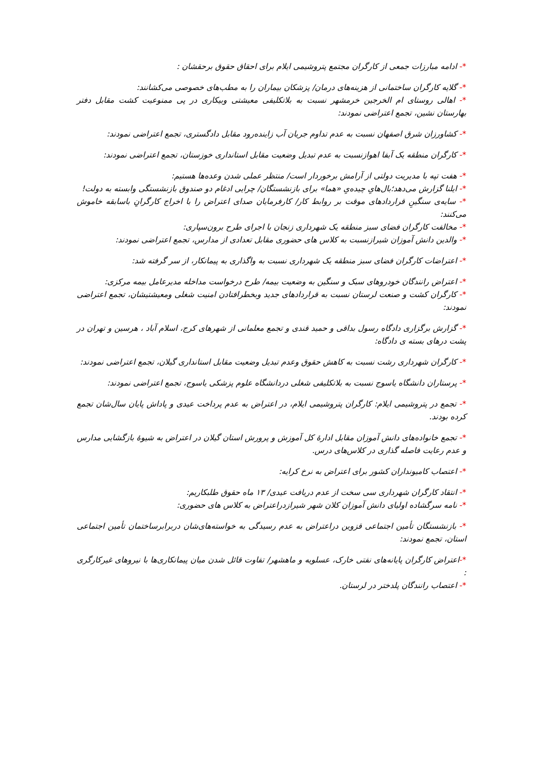*- ادامه مبارزات جمعی از کارگران مجتمع پتروشیمی ایلام برای احقاق حقوق برحقشان :
*- گلایه کارگران ساختمانی از هزینه‌های درمان/ پزشکان بیماران را به مطب‌های خصوصی می‌کشانند:
*- اهالی روستای ام الخرجین خرمشهر نسبت به بلاتکلیفی معیشتی وبیکاری در پی ممنوعیت کشت مقابل دفتر بهارستان نشین، تجمع اعتراضی نمودند:
*- کشاورزان شرق اصفهان نسبت به عدم تداوم جریان آب زاینده‌رود مقابل دادگستری، تجمع اعتراضی نمودند:
*- کارگران منطقه یک آبفا اهوازنسبت به عدم تبدیل وضعیت مقابل استانداری خوزستان، تجمع اعتراضی نمودند:
*- هفت تپه با مدیریت دولتی از آرامش برخوردار است/ منتظر عملی شدن وعده‌ها هستیم:
*- ایلنا گزارش می‌دهد؛بال‌هایِ چیده‌یِ «هما» برای بازنشستگان/ چرایی ادغام دو صندوق بازنشستگی وابسته به دولت!
*- سایه‌ی سنگینِ قراردادهای موقت بر روابط کار/ کارفرمایان صدای اعتراض را با اخراج کارگرانِ باسابقه خاموش می‌کنند:
*- مخالفت کارگران فضای سبز منطقه یک شهرداری زنجان با اجرای طرح برون‌سپاری:
*- والدین دانش آموزان شیرازنسبت به کلاس های حضوری مقابل تعدادی از مدارس، تجمع اعتراضی نمودند:
*- اعتراضات کارگران فضای سبز منطقه یک شهرداری نسبت به واگذاری به پیمانکار، از سر گرفته شد:
*- اعتراض رانندگان خودروهای سبک و سنگین به وضعیت بیمه/ طرح درخواست مداخله مدیرعامل بیمه مرکزی:
*- کارگران کشت و صنعت لرستان نسبت به قراردادهای جدید وبخطرافتادن امنیت شغلی ومعیشتیشان، تجمع اعتراضی نمودند:
*- گزارش برگزاری دادگاه رسول بداقی و حمید قندی و تجمع معلمانی از شهرهای کرج، اسلام آباد ، هرسین و تهران در پشت درهای بسته ی دادگاه:
*- کارگران شهرداری رشت نسبت به کاهش حقوق وعدم تبدیل وضعیت مقابل استانداری گیلان، تجمع اعتراضی نمودند:
*- پرستاران دانشگاه یاسوج نسبت به بلاتکلیفی شغلی دردانشگاه علوم پزشکی یاسوج، تجمع اعتراضی نمودند:
*- تجمع در پتروشیمی ایلام: کارگران پتروشیمی ایلام، در اعتراض به عدم پرداخت عیدی و پاداش پایان سال‌شان تجمع کرده بودند.
*- تجمع خانواده‌های دانش آموزان مقابل ادارهٔ کل آموزش و پرورش استان گیلان در اعتراض به شیوهٔ بازگشایی مدارس و عدم رعایت فاصله گذاری در کلاس‌های درس.
*- اعتصاب کامیونداران کشور برای اعتراض به نرخ کرایه:
*- انتقاد کارگران شهرداری سی سخت از عدم دریافت عیدی/ ۱۳ ماه حقوق طلبکاریم:
*- نامه سرگشاده اولیای دانش آموزان کلان شهر شیرازدراعتراض به کلاس های حضوری:
*- بازنشستگان تأمین اجتماعی قزوین دراعتراض به عدم رسیدگی به خواسته‌های‌شان دربرابرساختمان تأمین اجتماعی استان، تجمع نمودند:
*-اعتراض کارگران پایانه‌های نفتی خارک، عسلویه و ماهشهر/ تفاوت قائل شدن میان پیمانکاری‌ها با نیروهای غیرکارگری :
*- اعتصاب رانندگان پلدختر در لرستان.